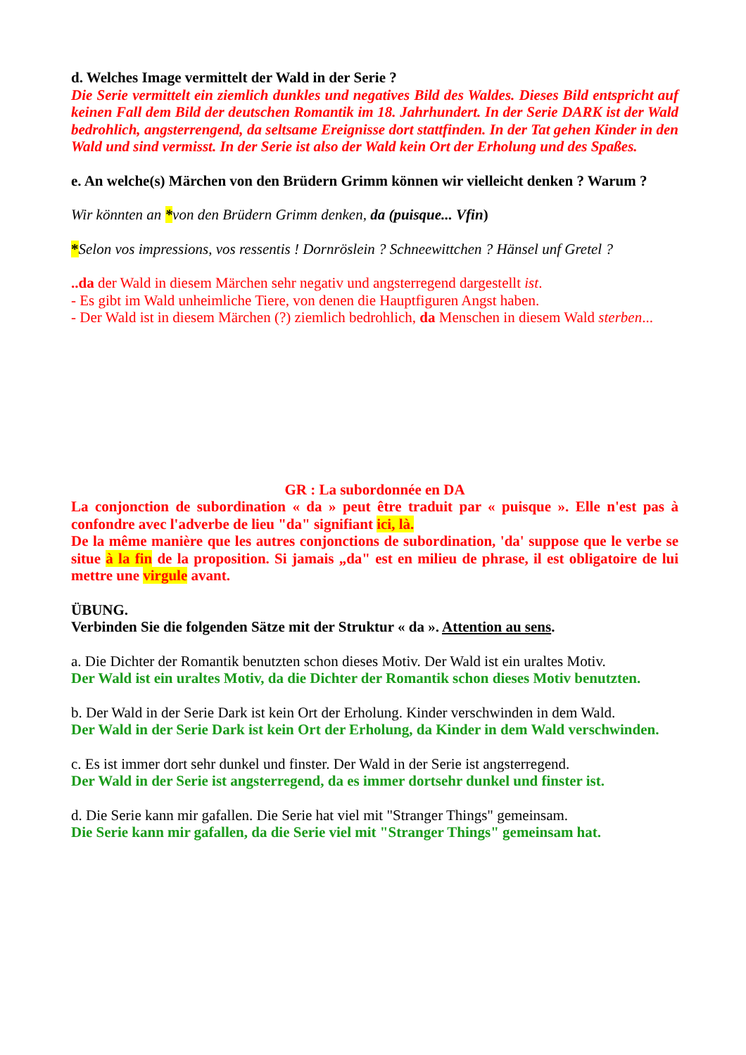d. Welches Image vermittelt der Wald in der Serie ?
Die Serie vermittelt ein ziemlich dunkles und negatives Bild des Waldes. Dieses Bild entspricht auf keinen Fall dem Bild der deutschen Romantik im 18. Jahrhundert. In der Serie DARK ist der Wald bedrohlich, angsterrengend, da seltsame Ereignisse dort stattfinden. In der Tat gehen Kinder in den Wald und sind vermisst. In der Serie ist also der Wald kein Ort der Erholung und des Spaßes.
e. An welche(s) Märchen von den Brüdern Grimm können wir vielleicht denken ? Warum ?
Wir könnten an *von den Brüdern Grimm denken, da (puisque... Vfin)
*Selon vos impressions, vos ressentis ! Dornröslein ? Schneewittchen ? Hänsel unf Gretel ?
..da der Wald in diesem Märchen sehr negativ und angsterregend dargestellt ist.
- Es gibt im Wald unheimliche Tiere, von denen die Hauptfiguren Angst haben.
- Der Wald ist in diesem Märchen (?) ziemlich bedrohlich, da Menschen in diesem Wald sterben...
GR : La subordonnée en DA
La conjonction de subordination « da » peut être traduit par « puisque ». Elle n'est pas à confondre avec l'adverbe de lieu "da" signifiant ici, là.
De la même manière que les autres conjonctions de subordination, 'da' suppose que le verbe se situe à la fin de la proposition. Si jamais „da" est en milieu de phrase, il est obligatoire de lui mettre une virgule avant.
ÜBUNG.
Verbinden Sie die folgenden Sätze mit der Struktur « da ». Attention au sens.
a. Die Dichter der Romantik benutzten schon dieses Motiv. Der Wald ist ein uraltes Motiv.
Der Wald ist ein uraltes Motiv, da die Dichter der Romantik schon dieses Motiv benutzten.
b. Der Wald in der Serie Dark ist kein Ort der Erholung. Kinder verschwinden in dem Wald.
Der Wald in der Serie Dark ist kein Ort der Erholung, da Kinder in dem Wald verschwinden.
c. Es ist immer dort sehr dunkel und finster. Der Wald in der Serie ist angsterregend.
Der Wald in der Serie ist angsterregend, da es immer dortsehr dunkel und finster ist.
d. Die Serie kann mir gafallen. Die Serie hat viel mit "Stranger Things" gemeinsam.
Die Serie kann mir gafallen, da die Serie viel mit "Stranger Things" gemeinsam hat.